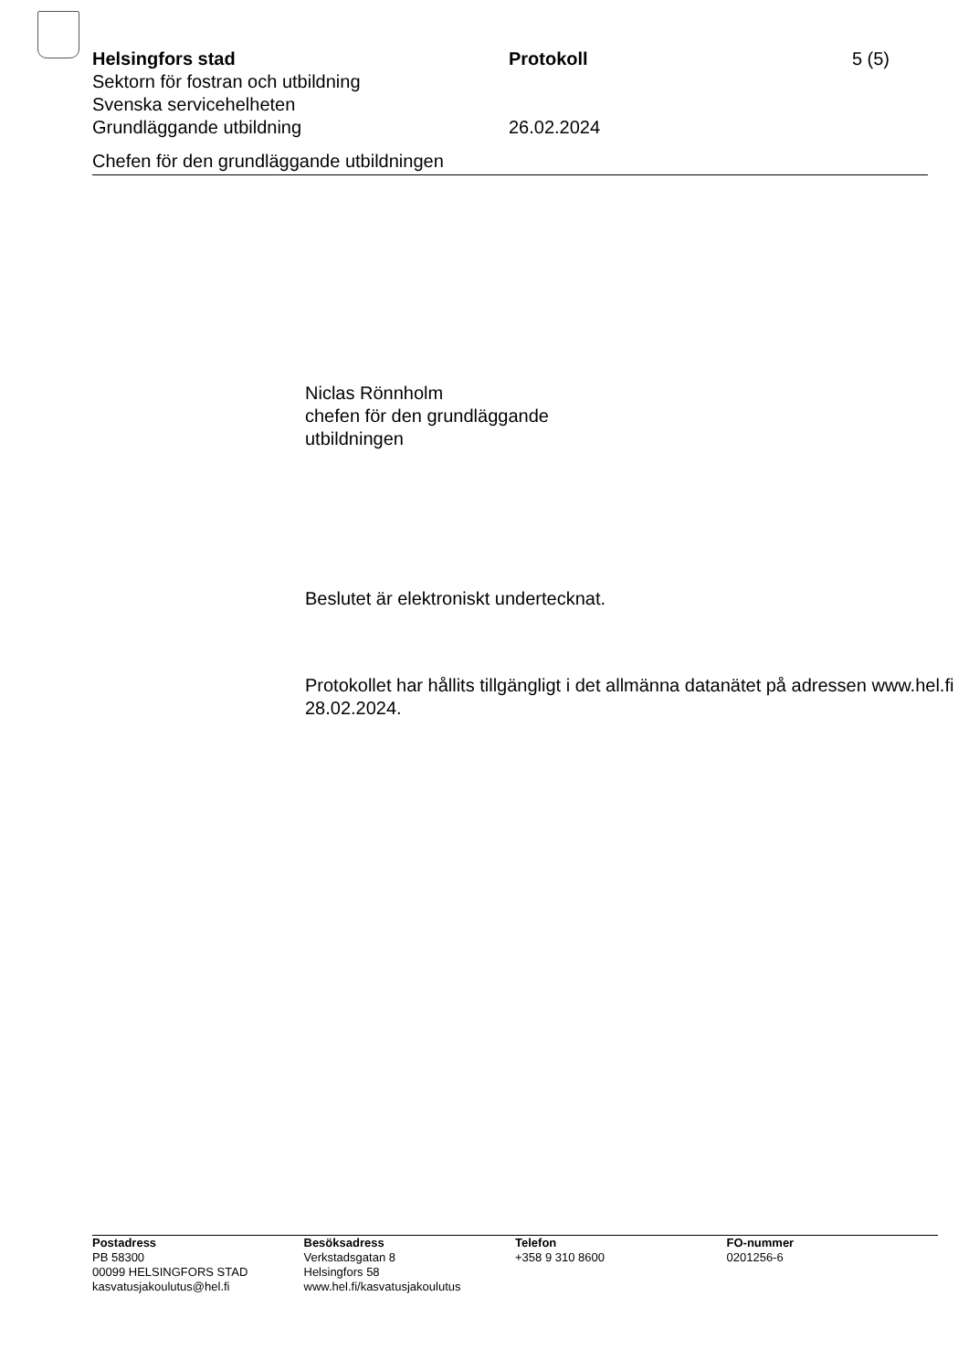Helsingfors stad Protokoll 5 (5)
Sektorn för fostran och utbildning
Svenska servicehelheten
Grundläggande utbildning 26.02.2024
Chefen för den grundläggande utbildningen
Niclas Rönnholm
chefen för den grundläggande
utbildningen
Beslutet är elektroniskt undertecknat.
Protokollet har hållits tillgängligt i det allmänna datanätet på adressen www.hel.fi 28.02.2024.
Postadress
PB 58300
00099 HELSINGFORS STAD
kasvatusjakoulutus@hel.fi
Besöksadress
Verkstadsgatan 8
Helsingfors 58
www.hel.fi/kasvatusjakoulutus
Telefon
+358 9 310 8600
FO-nummer
0201256-6